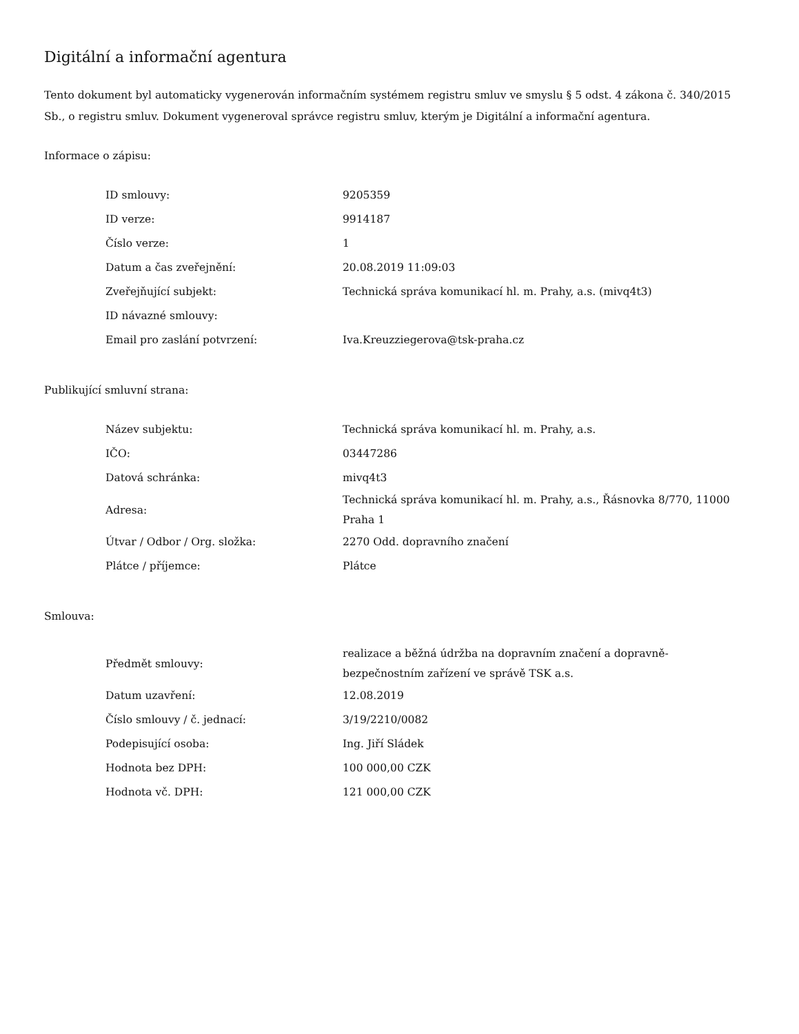Digitální a informační agentura
Tento dokument byl automaticky vygenerován informačním systémem registru smluv ve smyslu § 5 odst. 4 zákona č. 340/2015 Sb., o registru smluv. Dokument vygeneroval správce registru smluv, kterým je Digitální a informační agentura.
Informace o zápisu:
| ID smlouvy: | 9205359 |
| ID verze: | 9914187 |
| Číslo verze: | 1 |
| Datum a čas zveřejnění: | 20.08.2019 11:09:03 |
| Zveřejňující subjekt: | Technická správa komunikací hl. m. Prahy, a.s. (mivq4t3) |
| ID návazné smlouvy: | |
| Email pro zaslání potvrzení: | Iva.Kreuzziegerova@tsk-praha.cz |
Publikující smluvní strana:
| Název subjektu: | Technická správa komunikací hl. m. Prahy, a.s. |
| IČO: | 03447286 |
| Datová schránka: | mivq4t3 |
| Adresa: | Technická správa komunikací hl. m. Prahy, a.s., Řásnovka 8/770, 11000 Praha 1 |
| Útvar / Odbor / Org. složka: | 2270 Odd. dopravního značení |
| Plátce / příjemce: | Plátce |
Smlouva:
| Předmět smlouvy: | realizace a běžná údržba na dopravním značení a dopravně-bezpečnostním zařízení ve správě TSK a.s. |
| Datum uzavření: | 12.08.2019 |
| Číslo smlouvy / č. jednací: | 3/19/2210/0082 |
| Podepisující osoba: | Ing. Jiří Sládek |
| Hodnota bez DPH: | 100 000,00 CZK |
| Hodnota vč. DPH: | 121 000,00 CZK |